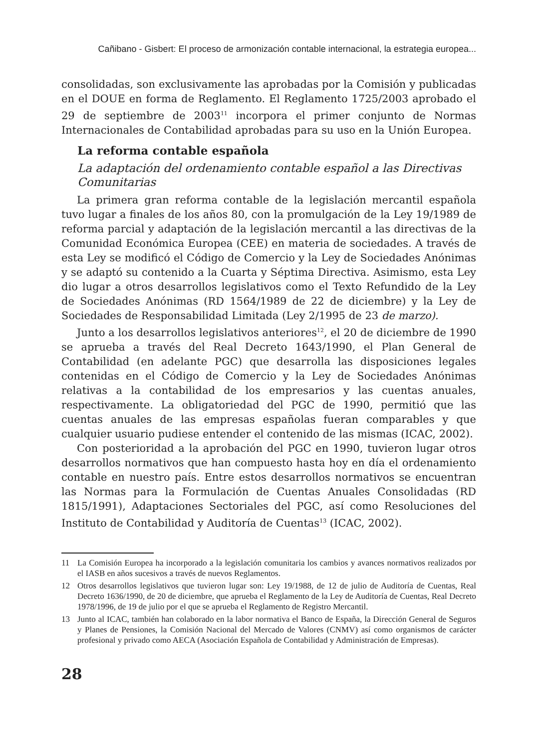Cañibano - Gisbert: El proceso de armonización contable internacional, la estrategia europea...
consolidadas, son exclusivamente las aprobadas por la Comisión y publicadas en el DOUE en forma de Reglamento. El Reglamento 1725/2003 aprobado el 29 de septiembre de 2003<sup>11</sup> incorpora el primer conjunto de Normas Internacionales de Contabilidad aprobadas para su uso en la Unión Europea.
La reforma contable española
La adaptación del ordenamiento contable español a las Directivas Comunitarias
La primera gran reforma contable de la legislación mercantil española tuvo lugar a finales de los años 80, con la promulgación de la Ley 19/1989 de reforma parcial y adaptación de la legislación mercantil a las directivas de la Comunidad Económica Europea (CEE) en materia de sociedades. A través de esta Ley se modificó el Código de Comercio y la Ley de Sociedades Anónimas y se adaptó su contenido a la Cuarta y Séptima Directiva. Asimismo, esta Ley dio lugar a otros desarrollos legislativos como el Texto Refundido de la Ley de Sociedades Anónimas (RD 1564/1989 de 22 de diciembre) y la Ley de Sociedades de Responsabilidad Limitada (Ley 2/1995 de 23 de marzo).
Junto a los desarrollos legislativos anteriores<sup>12</sup>, el 20 de diciembre de 1990 se aprueba a través del Real Decreto 1643/1990, el Plan General de Contabilidad (en adelante PGC) que desarrolla las disposiciones legales contenidas en el Código de Comercio y la Ley de Sociedades Anónimas relativas a la contabilidad de los empresarios y las cuentas anuales, respectivamente. La obligatoriedad del PGC de 1990, permitió que las cuentas anuales de las empresas españolas fueran comparables y que cualquier usuario pudiese entender el contenido de las mismas (ICAC, 2002).
Con posterioridad a la aprobación del PGC en 1990, tuvieron lugar otros desarrollos normativos que han compuesto hasta hoy en día el ordenamiento contable en nuestro país. Entre estos desarrollos normativos se encuentran las Normas para la Formulación de Cuentas Anuales Consolidadas (RD 1815/1991), Adaptaciones Sectoriales del PGC, así como Resoluciones del Instituto de Contabilidad y Auditoría de Cuentas<sup>13</sup> (ICAC, 2002).
11 La Comisión Europea ha incorporado a la legislación comunitaria los cambios y avances normativos realizados por el IASB en años sucesivos a través de nuevos Reglamentos.
12 Otros desarrollos legislativos que tuvieron lugar son: Ley 19/1988, de 12 de julio de Auditoría de Cuentas, Real Decreto 1636/1990, de 20 de diciembre, que aprueba el Reglamento de la Ley de Auditoría de Cuentas, Real Decreto 1978/1996, de 19 de julio por el que se aprueba el Reglamento de Registro Mercantil.
13 Junto al ICAC, también han colaborado en la labor normativa el Banco de España, la Dirección General de Seguros y Planes de Pensiones, la Comisión Nacional del Mercado de Valores (CNMV) así como organismos de carácter profesional y privado como AECA (Asociación Española de Contabilidad y Administración de Empresas).
28